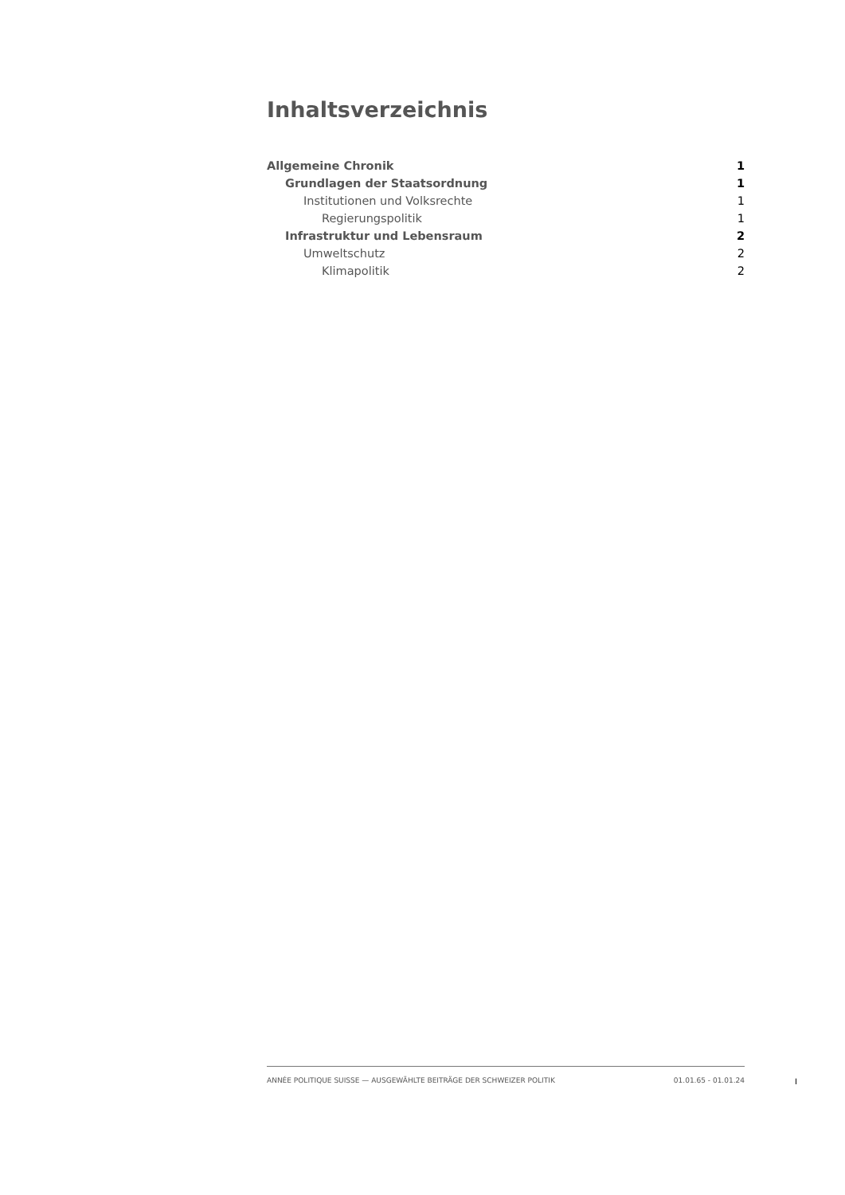Inhaltsverzeichnis
Allgemeine Chronik 1
Grundlagen der Staatsordnung 1
Institutionen und Volksrechte 1
Regierungspolitik 1
Infrastruktur und Lebensraum 2
Umweltschutz 2
Klimapolitik 2
ANNÉE POLITIQUE SUISSE — AUSGEWÄHLTE BEITRÄGE DER SCHWEIZER POLITIK 01.01.65 - 01.01.24
I